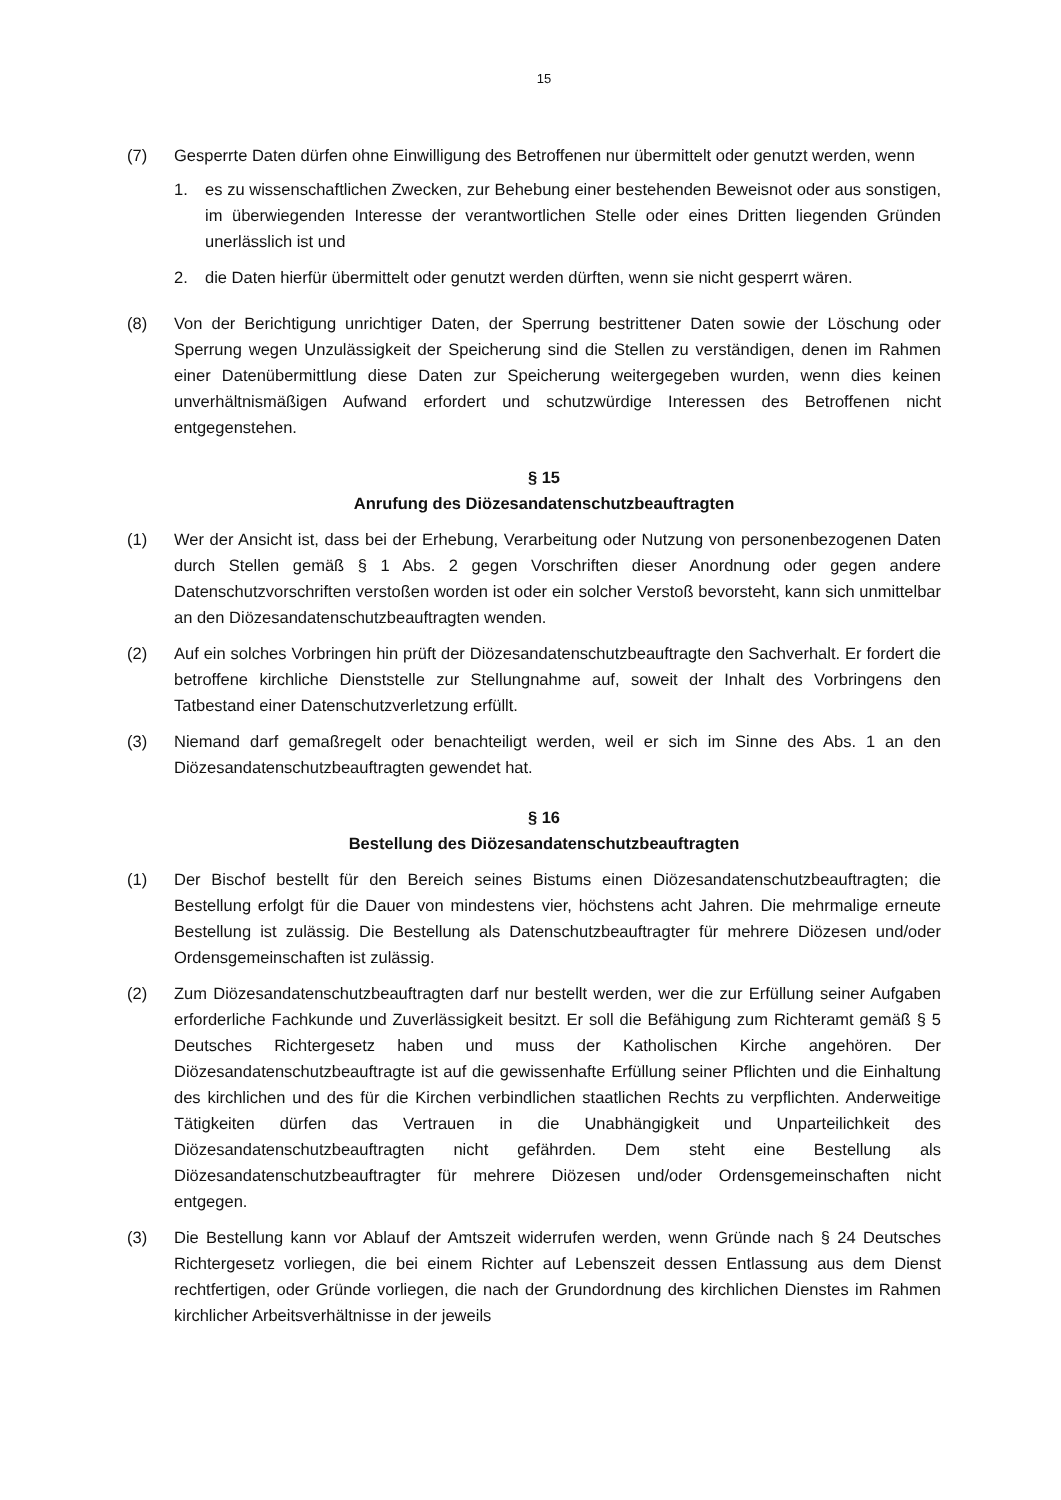15
(7) Gesperrte Daten dürfen ohne Einwilligung des Betroffenen nur übermittelt oder genutzt werden, wenn
1. es zu wissenschaftlichen Zwecken, zur Behebung einer bestehenden Beweisnot oder aus sonstigen, im überwiegenden Interesse der verantwortlichen Stelle oder eines Dritten liegenden Gründen unerlässlich ist und
2. die Daten hierfür übermittelt oder genutzt werden dürften, wenn sie nicht gesperrt wären.
(8) Von der Berichtigung unrichtiger Daten, der Sperrung bestrittener Daten sowie der Löschung oder Sperrung wegen Unzulässigkeit der Speicherung sind die Stellen zu verständigen, denen im Rahmen einer Datenübermittlung diese Daten zur Speicherung weitergegeben wurden, wenn dies keinen unverhältnismäßigen Aufwand erfordert und schutzwürdige Interessen des Betroffenen nicht entgegenstehen.
§ 15
Anrufung des Diözesandatenschutzbeauftragten
(1) Wer der Ansicht ist, dass bei der Erhebung, Verarbeitung oder Nutzung von personenbezogenen Daten durch Stellen gemäß § 1 Abs. 2 gegen Vorschriften dieser Anordnung oder gegen andere Datenschutzvorschriften verstoßen worden ist oder ein solcher Verstoß bevorsteht, kann sich unmittelbar an den Diözesandatenschutzbeauftragten wenden.
(2) Auf ein solches Vorbringen hin prüft der Diözesandatenschutzbeauftragte den Sachverhalt. Er fordert die betroffene kirchliche Dienststelle zur Stellungnahme auf, soweit der Inhalt des Vorbringens den Tatbestand einer Datenschutzverletzung erfüllt.
(3) Niemand darf gemaßregelt oder benachteiligt werden, weil er sich im Sinne des Abs. 1 an den Diözesandatenschutzbeauftragten gewendet hat.
§ 16
Bestellung des Diözesandatenschutzbeauftragten
(1) Der Bischof bestellt für den Bereich seines Bistums einen Diözesandatenschutzbeauftragten; die Bestellung erfolgt für die Dauer von mindestens vier, höchstens acht Jahren. Die mehrmalige erneute Bestellung ist zulässig. Die Bestellung als Datenschutzbeauftragter für mehrere Diözesen und/oder Ordensgemeinschaften ist zulässig.
(2) Zum Diözesandatenschutzbeauftragten darf nur bestellt werden, wer die zur Erfüllung seiner Aufgaben erforderliche Fachkunde und Zuverlässigkeit besitzt. Er soll die Befähigung zum Richteramt gemäß § 5 Deutsches Richtergesetz haben und muss der Katholischen Kirche angehören. Der Diözesandatenschutzbeauftragte ist auf die gewissenhafte Erfüllung seiner Pflichten und die Einhaltung des kirchlichen und des für die Kirchen verbindlichen staatlichen Rechts zu verpflichten. Anderweitige Tätigkeiten dürfen das Vertrauen in die Unabhängigkeit und Unparteilichkeit des Diözesandatenschutzbeauftragten nicht gefährden. Dem steht eine Bestellung als Diözesandatenschutzbeauftragter für mehrere Diözesen und/oder Ordensgemeinschaften nicht entgegen.
(3) Die Bestellung kann vor Ablauf der Amtszeit widerrufen werden, wenn Gründe nach § 24 Deutsches Richtergesetz vorliegen, die bei einem Richter auf Lebenszeit dessen Entlassung aus dem Dienst rechtfertigen, oder Gründe vorliegen, die nach der Grundordnung des kirchlichen Dienstes im Rahmen kirchlicher Arbeitsverhältnisse in der jeweils